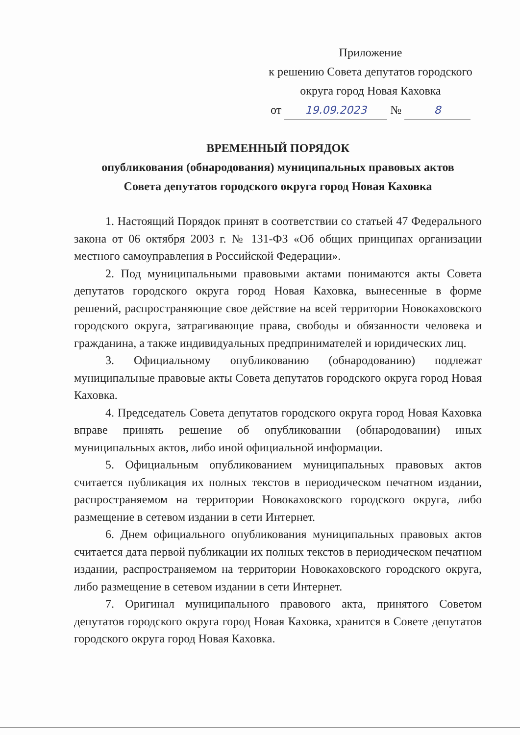Приложение
к решению Совета депутатов городского
округа город Новая Каховка
от 19.09.2023 № 8
ВРЕМЕННЫЙ ПОРЯДОК
опубликования (обнародования) муниципальных правовых актов
Совета депутатов городского округа город Новая Каховка
1. Настоящий Порядок принят в соответствии со статьей 47 Федерального закона от 06 октября 2003 г. № 131-ФЗ «Об общих принципах организации местного самоуправления в Российской Федерации».
2. Под муниципальными правовыми актами понимаются акты Совета депутатов городского округа город Новая Каховка, вынесенные в форме решений, распространяющие свое действие на всей территории Новокаховского городского округа, затрагивающие права, свободы и обязанности человека и гражданина, а также индивидуальных предпринимателей и юридических лиц.
3. Официальному опубликованию (обнародованию) подлежат муниципальные правовые акты Совета депутатов городского округа город Новая Каховка.
4. Председатель Совета депутатов городского округа город Новая Каховка вправе принять решение об опубликовании (обнародовании) иных муниципальных актов, либо иной официальной информации.
5. Официальным опубликованием муниципальных правовых актов считается публикация их полных текстов в периодическом печатном издании, распространяемом на территории Новокаховского городского округа, либо размещение в сетевом издании в сети Интернет.
6. Днем официального опубликования муниципальных правовых актов считается дата первой публикации их полных текстов в периодическом печатном издании, распространяемом на территории Новокаховского городского округа, либо размещение в сетевом издании в сети Интернет.
7. Оригинал муниципального правового акта, принятого Советом депутатов городского округа город Новая Каховка, хранится в Совете депутатов городского округа город Новая Каховка.